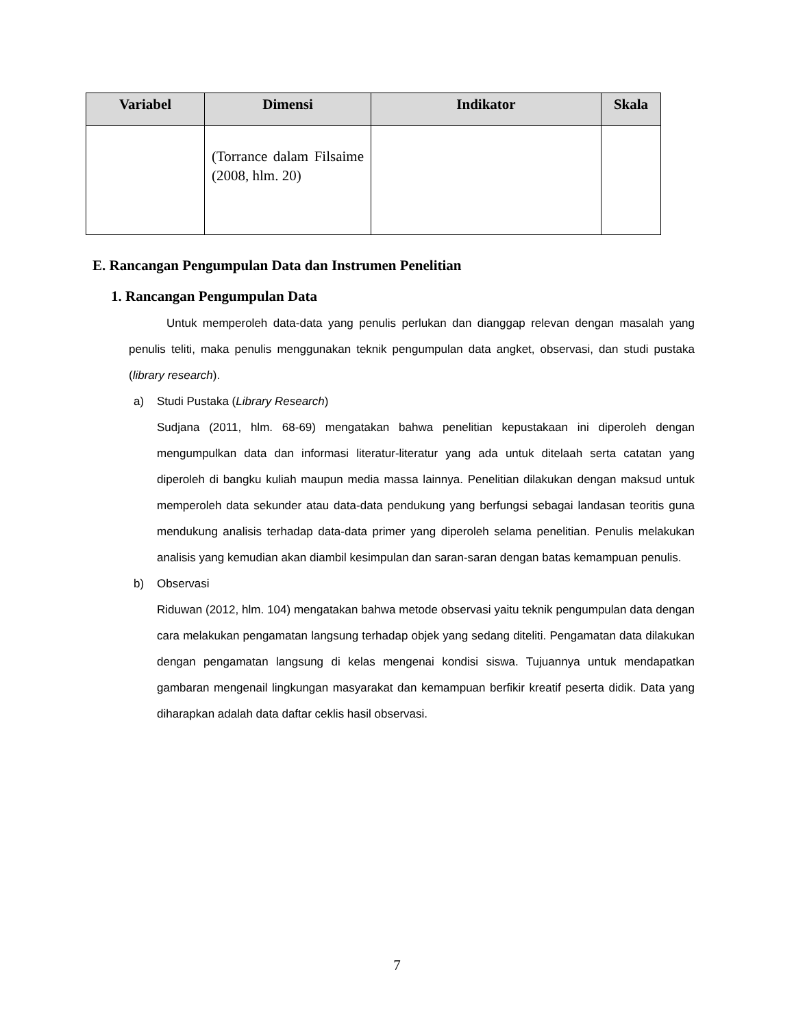| Variabel | Dimensi | Indikator | Skala |
| --- | --- | --- | --- |
| | (Torrance dalam Filsaime (2008, hlm. 20) | | |
E. Rancangan Pengumpulan Data dan Instrumen Penelitian
1. Rancangan Pengumpulan Data
Untuk memperoleh data-data yang penulis perlukan dan dianggap relevan dengan masalah yang penulis teliti, maka penulis menggunakan teknik pengumpulan data angket, observasi, dan studi pustaka (library research).
a) Studi Pustaka (Library Research)
Sudjana (2011, hlm. 68-69) mengatakan bahwa penelitian kepustakaan ini diperoleh dengan mengumpulkan data dan informasi literatur-literatur yang ada untuk ditelaah serta catatan yang diperoleh di bangku kuliah maupun media massa lainnya. Penelitian dilakukan dengan maksud untuk memperoleh data sekunder atau data-data pendukung yang berfungsi sebagai landasan teoritis guna mendukung analisis terhadap data-data primer yang diperoleh selama penelitian. Penulis melakukan analisis yang kemudian akan diambil kesimpulan dan saran-saran dengan batas kemampuan penulis.
b) Observasi
Riduwan (2012, hlm. 104) mengatakan bahwa metode observasi yaitu teknik pengumpulan data dengan cara melakukan pengamatan langsung terhadap objek yang sedang diteliti. Pengamatan data dilakukan dengan pengamatan langsung di kelas mengenai kondisi siswa. Tujuannya untuk mendapatkan gambaran mengenail lingkungan masyarakat dan kemampuan berfikir kreatif peserta didik. Data yang diharapkan adalah data daftar ceklis hasil observasi.
7